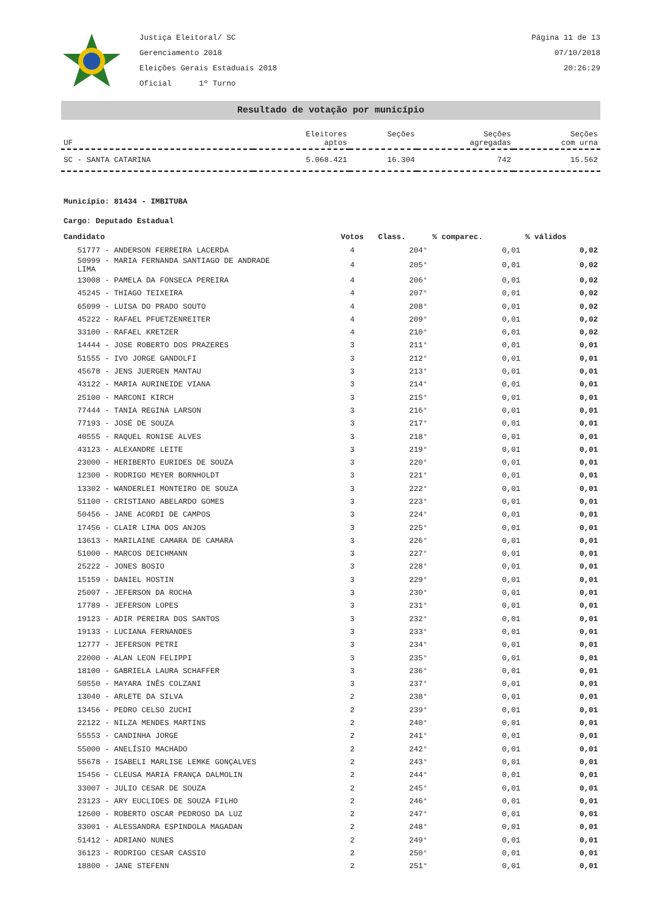Justiça Eleitoral/ SC
Gerenciamento 2018
Eleições Gerais Estaduais 2018
Oficial 1º Turno
Página 11 de 13
07/10/2018
20:26:29
Resultado de votação por município
| UF | Eleitores aptos | Seções | Seções agregadas | Seções com urna |
| --- | --- | --- | --- | --- |
| SC - SANTA CATARINA | 5.068.421 | 16.304 | 742 | 15.562 |
Município: 81434 - IMBITUBA
Cargo: Deputado Estadual
| Candidato | Votos | Class. | % comparec. | % válidos |
| --- | --- | --- | --- | --- |
| 51777 - ANDERSON FERREIRA LACERDA | 4 | 204° | 0,01 | 0,02 |
| 50999 - MARIA FERNANDA SANTIAGO DE ANDRADE LIMA | 4 | 205° | 0,01 | 0,02 |
| 13008 - PAMELA DA FONSECA PEREIRA | 4 | 206° | 0,01 | 0,02 |
| 45245 - THIAGO TEIXEIRA | 4 | 207° | 0,01 | 0,02 |
| 65099 - LUISA DO PRADO SOUTO | 4 | 208° | 0,01 | 0,02 |
| 45222 - RAFAEL PFUETZENREITER | 4 | 209° | 0,01 | 0,02 |
| 33100 - RAFAEL KRETZER | 4 | 210° | 0,01 | 0,02 |
| 14444 - JOSE ROBERTO DOS PRAZERES | 3 | 211° | 0,01 | 0,01 |
| 51555 - IVO JORGE GANDOLFI | 3 | 212° | 0,01 | 0,01 |
| 45678 - JENS JUERGEN MANTAU | 3 | 213° | 0,01 | 0,01 |
| 43122 - MARIA AURINEIDE VIANA | 3 | 214° | 0,01 | 0,01 |
| 25100 - MARCONI KIRCH | 3 | 215° | 0,01 | 0,01 |
| 77444 - TANIA REGINA LARSON | 3 | 216° | 0,01 | 0,01 |
| 77193 - JOSÉ DE SOUZA | 3 | 217° | 0,01 | 0,01 |
| 40555 - RAQUEL RONISE ALVES | 3 | 218° | 0,01 | 0,01 |
| 43123 - ALEXANDRE LEITE | 3 | 219° | 0,01 | 0,01 |
| 23000 - HERIBERTO EURIDES DE SOUZA | 3 | 220° | 0,01 | 0,01 |
| 12300 - RODRIGO MEYER BORNHOLDT | 3 | 221° | 0,01 | 0,01 |
| 13302 - WANDERLEI MONTEIRO DE SOUZA | 3 | 222° | 0,01 | 0,01 |
| 51100 - CRISTIANO ABELARDO GOMES | 3 | 223° | 0,01 | 0,01 |
| 50456 - JANE ACORDI DE CAMPOS | 3 | 224° | 0,01 | 0,01 |
| 17456 - CLAIR LIMA DOS ANJOS | 3 | 225° | 0,01 | 0,01 |
| 13613 - MARILAINE CAMARA DE CAMARA | 3 | 226° | 0,01 | 0,01 |
| 51000 - MARCOS DEICHMANN | 3 | 227° | 0,01 | 0,01 |
| 25222 - JONES BOSIO | 3 | 228° | 0,01 | 0,01 |
| 15159 - DANIEL HOSTIN | 3 | 229° | 0,01 | 0,01 |
| 25007 - JEFERSON DA ROCHA | 3 | 230° | 0,01 | 0,01 |
| 17789 - JEFERSON LOPES | 3 | 231° | 0,01 | 0,01 |
| 19123 - ADIR PEREIRA DOS SANTOS | 3 | 232° | 0,01 | 0,01 |
| 19133 - LUCIANA FERNANDES | 3 | 233° | 0,01 | 0,01 |
| 12777 - JEFERSON PETRI | 3 | 234° | 0,01 | 0,01 |
| 22000 - ALAN LEON FELIPPI | 3 | 235° | 0,01 | 0,01 |
| 18100 - GABRIELA LAURA SCHAFFER | 3 | 236° | 0,01 | 0,01 |
| 50550 - MAYARA INÊS COLZANI | 3 | 237° | 0,01 | 0,01 |
| 13040 - ARLETE DA SILVA | 2 | 238° | 0,01 | 0,01 |
| 13456 - PEDRO CELSO ZUCHI | 2 | 239° | 0,01 | 0,01 |
| 22122 - NILZA MENDES MARTINS | 2 | 240° | 0,01 | 0,01 |
| 55553 - CANDINHA JORGE | 2 | 241° | 0,01 | 0,01 |
| 55000 - ANELÍSIO MACHADO | 2 | 242° | 0,01 | 0,01 |
| 55678 - ISABELI MARLISE LEMKE GONÇALVES | 2 | 243° | 0,01 | 0,01 |
| 15456 - CLEUSA MARIA FRANÇA DALMOLIN | 2 | 244° | 0,01 | 0,01 |
| 33007 - JULIO CESAR DE SOUZA | 2 | 245° | 0,01 | 0,01 |
| 23123 - ARY EUCLIDES DE SOUZA FILHO | 2 | 246° | 0,01 | 0,01 |
| 12600 - ROBERTO OSCAR PEDROSO DA LUZ | 2 | 247° | 0,01 | 0,01 |
| 33001 - ALESSANDRA ESPINDOLA MAGADAN | 2 | 248° | 0,01 | 0,01 |
| 51412 - ADRIANO NUNES | 2 | 249° | 0,01 | 0,01 |
| 36123 - RODRIGO CESAR CASSIO | 2 | 250° | 0,01 | 0,01 |
| 18800 - JANE STEFENN | 2 | 251° | 0,01 | 0,01 |